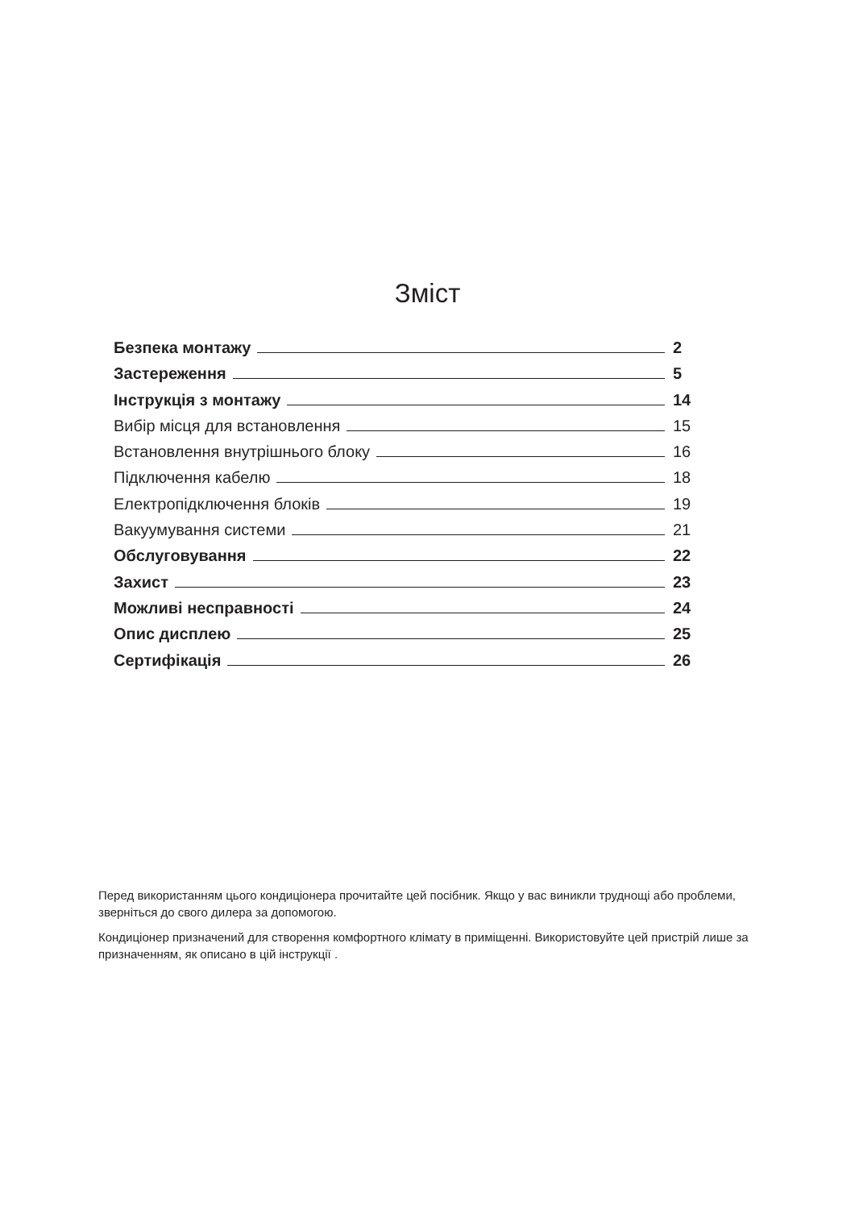Зміст
Безпека монтажу 2
Застереження 5
Інструкція з монтажу 14
Вибір місця для встановлення 15
Встановлення внутрішнього блоку 16
Підключення кабелю 18
Електропідключення блоків 19
Вакуумування системи 21
Обслуговування 22
Захист 23
Можливі несправності 24
Опис дисплею 25
Сертифікація 26
Перед використанням цього кондиціонера прочитайте цей посібник. Якщо у вас виникли труднощі або проблеми, зверніться до свого дилера за допомогою.
Кондиціонер призначений для створення комфортного клімату в приміщенні. Використовуйте цей пристрій лише за призначенням, як описано в цій інструкції .